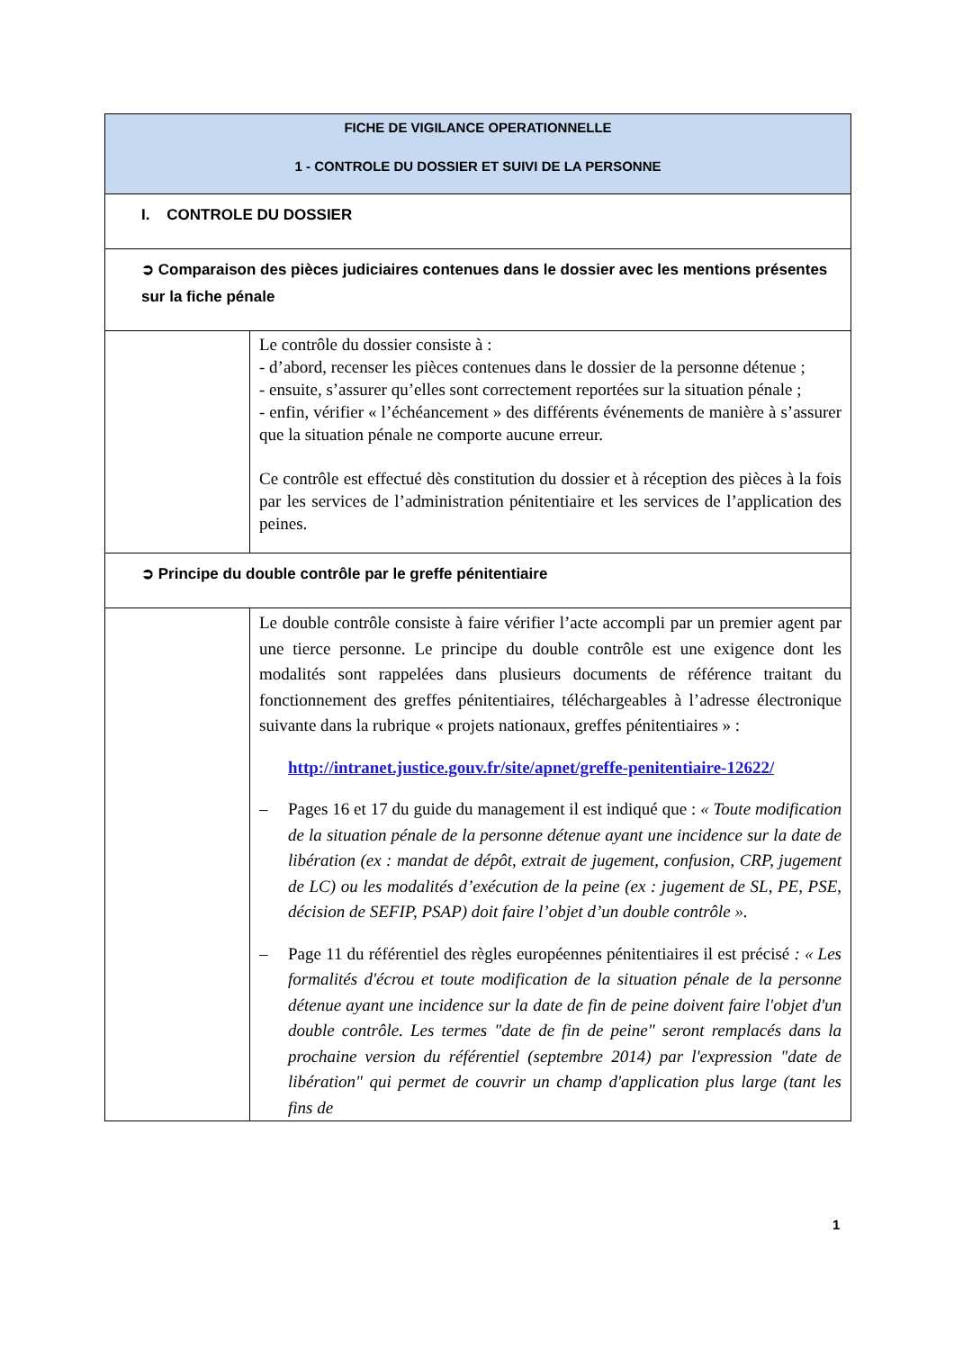| FICHE DE VIGILANCE OPERATIONNELLE 1 - CONTROLE DU DOSSIER ET SUIVI DE LA PERSONNE | |
| I. CONTROLE DU DOSSIER | |
| ➲ Comparaison des pièces judiciaires contenues dans le dossier avec les mentions présentes sur la fiche pénale | |
| | Le contrôle du dossier consiste à : - d’abord, recenser les pièces contenues dans le dossier de la personne détenue ; - ensuite, s’assurer qu’elles sont correctement reportées sur la situation pénale ; - enfin, vérifier « l’échéancement » des différents événements de manière à s’assurer que la situation pénale ne comporte aucune erreur. Ce contrôle est effectué dès constitution du dossier et à réception des pièces à la fois par les services de l’administration pénitentiaire et les services de l’application des peines. |
| ➲ Principe du double contrôle par le greffe pénitentiaire | |
| | Le double contrôle consiste à faire vérifier l’acte accompli par un premier agent par une tierce personne. Le principe du double contrôle est une exigence dont les modalités sont rappelées dans plusieurs documents de référence traitant du fonctionnement des greffes pénitentiaires, téléchargeables à l’adresse électronique suivante dans la rubrique « projets nationaux, greffes pénitentiaires » : http://intranet.justice.gouv.fr/site/apnet/greffe-penitentiaire-12622/ – Pages 16 et 17 du guide du management il est indiqué que : « Toute modification de la situation pénale de la personne détenue ayant une incidence sur la date de libération (ex : mandat de dépôt, extrait de jugement, confusion, CRP, jugement de LC) ou les modalités d’exécution de la peine (ex : jugement de SL, PE, PSE, décision de SEFIP, PSAP) doit faire l’objet d’un double contrôle ». – Page 11 du référentiel des règles européennes pénitentiaires il est précisé : « Les formalités d'écrou et toute modification de la situation pénale de la personne détenue ayant une incidence sur la date de fin de peine doivent faire l'objet d'un double contrôle. Les termes "date de fin de peine" seront remplacés dans la prochaine version du référentiel (septembre 2014) par l'expression "date de libération" qui permet de couvrir un champ d'application plus large (tant les fins de |
1